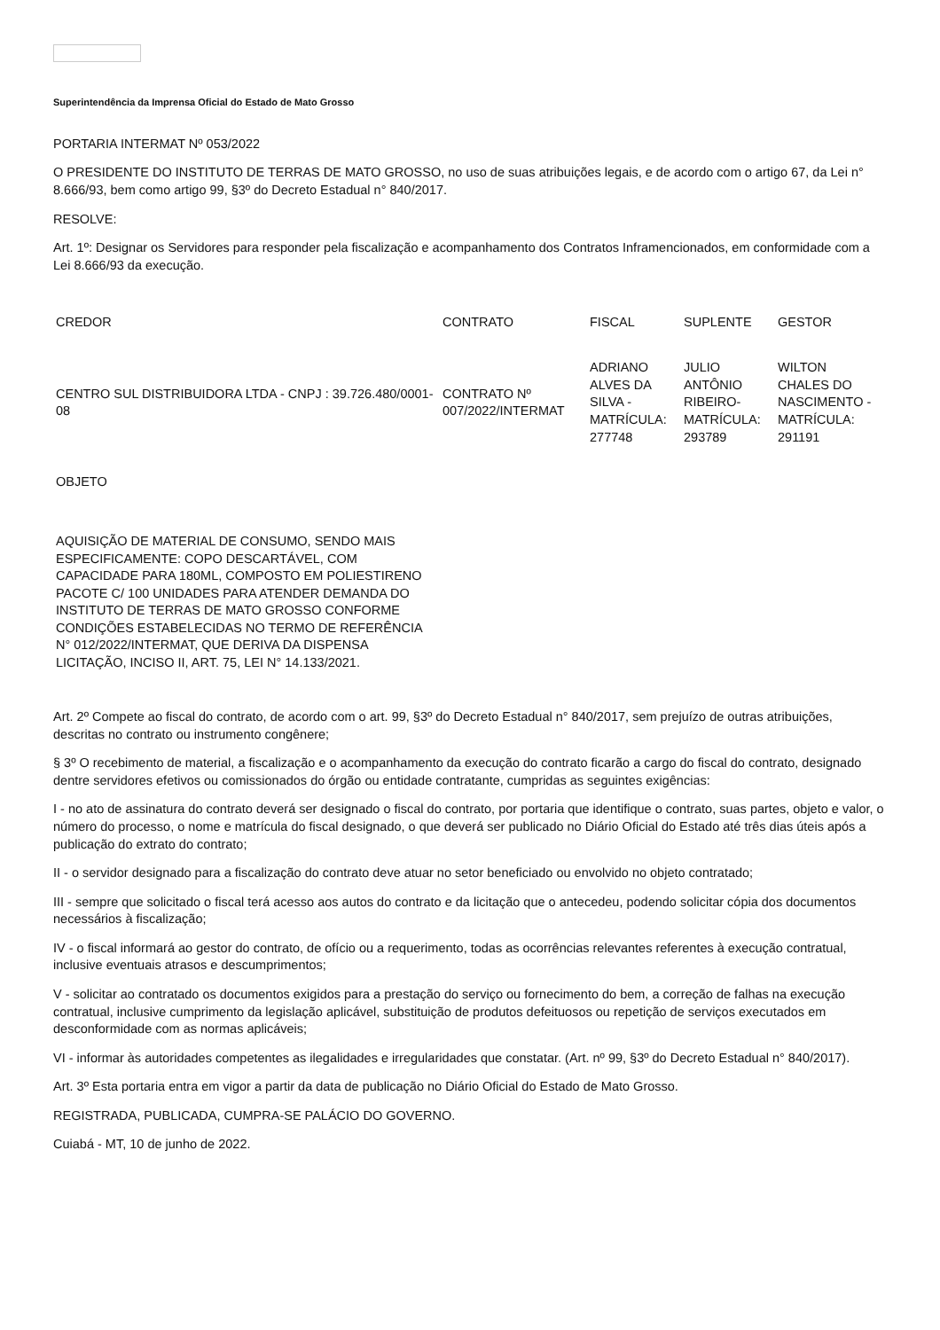Superintendência da Imprensa Oficial do Estado de Mato Grosso
PORTARIA INTERMAT Nº 053/2022
O PRESIDENTE DO INSTITUTO DE TERRAS DE MATO GROSSO, no uso de suas atribuições legais, e de acordo com o artigo 67, da Lei n° 8.666/93, bem como artigo 99, §3º do Decreto Estadual n° 840/2017.
RESOLVE:
Art. 1º: Designar os Servidores para responder pela fiscalização e acompanhamento dos Contratos Inframencionados, em conformidade com a Lei 8.666/93 da execução.
| CREDOR | CONTRATO | FISCAL | SUPLENTE | GESTOR |
| CENTRO SUL DISTRIBUIDORA LTDA - CNPJ : 39.726.480/0001-08 | CONTRATO Nº 007/2022/INTERMAT | ADRIANO ALVES DA SILVA - MATRÍCULA: 277748 | JULIO ANTÔNIO RIBEIRO- MATRÍCULA: 293789 | WILTON CHALES DO NASCIMENTO - MATRÍCULA: 291191 |
| OBJETO | | | | |
| AQUISIÇÃO DE MATERIAL DE CONSUMO, SENDO MAIS ESPECIFICAMENTE: COPO DESCARTÁVEL, COM CAPACIDADE PARA 180ML, COMPOSTO EM POLIESTIRENO PACOTE C/ 100 UNIDADES PARA ATENDER DEMANDA DO INSTITUTO DE TERRAS DE MATO GROSSO CONFORME CONDIÇÕES ESTABELECIDAS NO TERMO DE REFERÊNCIA N° 012/2022/INTERMAT, QUE DERIVA DA DISPENSA LICITAÇÃO, INCISO II, ART. 75, LEI N° 14.133/2021. | | | | |
Art. 2º Compete ao fiscal do contrato, de acordo com o art. 99, §3º do Decreto Estadual n° 840/2017, sem prejuízo de outras atribuições, descritas no contrato ou instrumento congênere;
§ 3º O recebimento de material, a fiscalização e o acompanhamento da execução do contrato ficarão a cargo do fiscal do contrato, designado dentre servidores efetivos ou comissionados do órgão ou entidade contratante, cumpridas as seguintes exigências:
I - no ato de assinatura do contrato deverá ser designado o fiscal do contrato, por portaria que identifique o contrato, suas partes, objeto e valor, o número do processo, o nome e matrícula do fiscal designado, o que deverá ser publicado no Diário Oficial do Estado até três dias úteis após a publicação do extrato do contrato;
II - o servidor designado para a fiscalização do contrato deve atuar no setor beneficiado ou envolvido no objeto contratado;
III - sempre que solicitado o fiscal terá acesso aos autos do contrato e da licitação que o antecedeu, podendo solicitar cópia dos documentos necessários à fiscalização;
IV - o fiscal informará ao gestor do contrato, de ofício ou a requerimento, todas as ocorrências relevantes referentes à execução contratual, inclusive eventuais atrasos e descumprimentos;
V - solicitar ao contratado os documentos exigidos para a prestação do serviço ou fornecimento do bem, a correção de falhas na execução contratual, inclusive cumprimento da legislação aplicável, substituição de produtos defeituosos ou repetição de serviços executados em desconformidade com as normas aplicáveis;
VI - informar às autoridades competentes as ilegalidades e irregularidades que constatar. (Art. nº 99, §3º do Decreto Estadual n° 840/2017).
Art. 3º Esta portaria entra em vigor a partir da data de publicação no Diário Oficial do Estado de Mato Grosso.
REGISTRADA, PUBLICADA, CUMPRA-SE PALÁCIO DO GOVERNO.
Cuiabá - MT, 10 de junho de 2022.